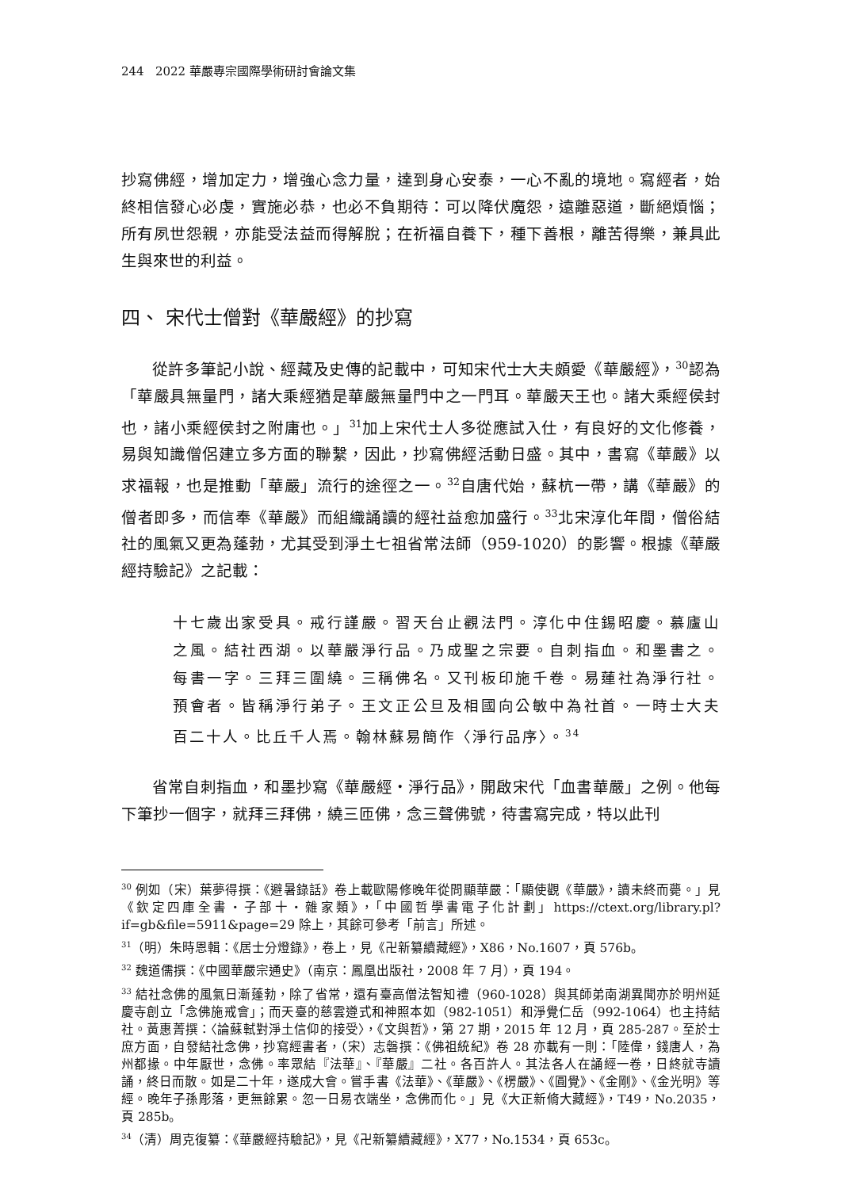244 2022 華嚴專宗國際學術研討會論文集
抄寫佛經，增加定力，增強心念力量，達到身心安泰，一心不亂的境地。寫經者，始終相信發心必虔，實施必恭，也必不負期待：可以降伏魔怨，遠離惡道，斷絕煩惱；所有夙世怨親，亦能受法益而得解脫；在祈福自養下，種下善根，離苦得樂，兼具此生與來世的利益。
四、 宋代士僧對《華嚴經》的抄寫
從許多筆記小說、經藏及史傳的記載中，可知宋代士大夫頗愛《華嚴經》，<sup>30</sup>認為「華嚴具無量門，諸大乘經猶是華嚴無量門中之一門耳。華嚴天王也。諸大乘經侯封也，諸小乘經侯封之附庸也。」<sup>31</sup>加上宋代士人多從應試入仕，有良好的文化修養，易與知識僧侶建立多方面的聯繫，因此，抄寫佛經活動日盛。其中，書寫《華嚴》以求福報，也是推動「華嚴」流行的途徑之一。<sup>32</sup>自唐代始，蘇杭一帶，講《華嚴》的僧者即多，而信奉《華嚴》而組織誦讀的經社益愈加盛行。<sup>33</sup>北宋淳化年間，僧俗結社的風氣又更為蓬勃，尤其受到淨土七祖省常法師（959-1020）的影響。根據《華嚴經持驗記》之記載：
十七歲出家受具。戒行謹嚴。習天台止觀法門。淳化中住錫昭慶。慕廬山之風。結社西湖。以華嚴淨行品。乃成聖之宗要。自刺指血。和墨書之。每書一字。三拜三圍繞。三稱佛名。又刊板印施千卷。易蓮社為淨行社。預會者。皆稱淨行弟子。王文正公旦及相國向公敏中為社首。一時士大夫百二十人。比丘千人焉。翰林蘇易簡作〈淨行品序〉。<sup>34</sup>
省常自刺指血，和墨抄寫《華嚴經・淨行品》，開啟宋代「血書華嚴」之例。他每下筆抄一個字，就拜三拜佛，繞三匝佛，念三聲佛號，待書寫完成，特以此刊
<sup>30</sup> 例如（宋）葉夢得撰：《避暑錄話》卷上載歐陽修晚年從問顯華嚴：「顯使觀《華嚴》，讀未終而薨。」見《欽定四庫全書・子部十・雜家類》，「中國哲學書電子化計劃」https://ctext.org/library.pl?if=gb&file=5911&page=29 除上，其餘可參考「前言」所述。
<sup>31</sup>（明）朱時恩輯：《居士分燈錄》，卷上，見《卍新纂續藏經》，X86，No.1607，頁 576b。
<sup>32</sup> 魏道儒撰：《中國華嚴宗通史》（南京：鳳凰出版社，2008 年 7 月），頁 194。
<sup>33</sup> 結社念佛的風氣日漸蓬勃，除了省常，還有臺高僧法智知禮（960-1028）與其師弟南湖異聞亦於明州延慶寺創立「念佛施戒會」；而天臺的慈雲遵式和神照本如（982-1051）和淨覺仁岳（992-1064）也主持結社。黃惠菁撰：〈論蘇軾對淨土信仰的接受〉，《文與哲》，第 27 期，2015 年 12 月，頁 285-287。至於士庶方面，自發結社念佛，抄寫經書者，（宋）志磐撰：《佛祖統紀》卷 28 亦載有一則：「陸偉，錢唐人，為州都掾。中年厭世，念佛。率眾結『法華』、『華嚴』二社。各百許人。其法各人在誦經一卷，日終就寺讀誦，終日而散。如是二十年，遂成大會。嘗手書《法華》、《華嚴》、《楞嚴》、《圓覺》、《金剛》、《金光明》等經。晚年子孫彫落，更無餘累。忽一日易衣端坐，念佛而化。」見《大正新脩大藏經》，T49，No.2035，頁 285b。
<sup>34</sup>（清）周克復纂：《華嚴經持驗記》，見《卍新纂續藏經》，X77，No.1534，頁 653c。